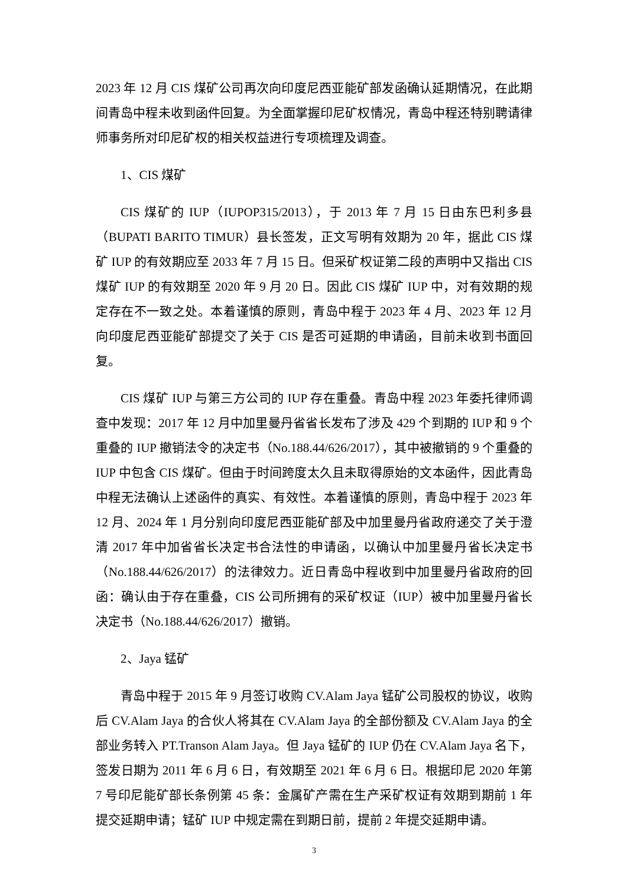2023 年 12 月 CIS 煤矿公司再次向印度尼西亚能矿部发函确认延期情况，在此期间青岛中程未收到函件回复。为全面掌握印尼矿权情况，青岛中程还特别聘请律师事务所对印尼矿权的相关权益进行专项梳理及调查。
1、CIS 煤矿
CIS 煤矿的 IUP（IUPOP315/2013），于 2013 年 7 月 15 日由东巴利多县（BUPATI BARITO TIMUR）县长签发，正文写明有效期为 20 年，据此 CIS 煤矿 IUP 的有效期应至 2033 年 7 月 15 日。但采矿权证第二段的声明中又指出 CIS 煤矿 IUP 的有效期至 2020 年 9 月 20 日。因此 CIS 煤矿 IUP 中，对有效期的规定存在不一致之处。本着谨慎的原则，青岛中程于 2023 年 4 月、2023 年 12 月向印度尼西亚能矿部提交了关于 CIS 是否可延期的申请函，目前未收到书面回复。
CIS 煤矿 IUP 与第三方公司的 IUP 存在重叠。青岛中程 2023 年委托律师调查中发现：2017 年 12 月中加里曼丹省省长发布了涉及 429 个到期的 IUP 和 9 个重叠的 IUP 撤销法令的决定书（No.188.44/626/2017），其中被撤销的 9 个重叠的 IUP 中包含 CIS 煤矿。但由于时间跨度太久且未取得原始的文本函件，因此青岛中程无法确认上述函件的真实、有效性。本着谨慎的原则，青岛中程于 2023 年 12 月、2024 年 1 月分别向印度尼西亚能矿部及中加里曼丹省政府递交了关于澄清 2017 年中加省省长决定书合法性的申请函，以确认中加里曼丹省长决定书（No.188.44/626/2017）的法律效力。近日青岛中程收到中加里曼丹省政府的回函：确认由于存在重叠，CIS 公司所拥有的采矿权证（IUP）被中加里曼丹省长决定书（No.188.44/626/2017）撤销。
2、Jaya 锰矿
青岛中程于 2015 年 9 月签订收购 CV.Alam Jaya 锰矿公司股权的协议，收购后 CV.Alam Jaya 的合伙人将其在 CV.Alam Jaya 的全部份额及 CV.Alam Jaya 的全部业务转入 PT.Transon Alam Jaya。但 Jaya 锰矿的 IUP 仍在 CV.Alam Jaya 名下，签发日期为 2011 年 6 月 6 日，有效期至 2021 年 6 月 6 日。根据印尼 2020 年第 7 号印尼能矿部长条例第 45 条：金属矿产需在生产采矿权证有效期到期前 1 年提交延期申请；锰矿 IUP 中规定需在到期日前，提前 2 年提交延期申请。
3